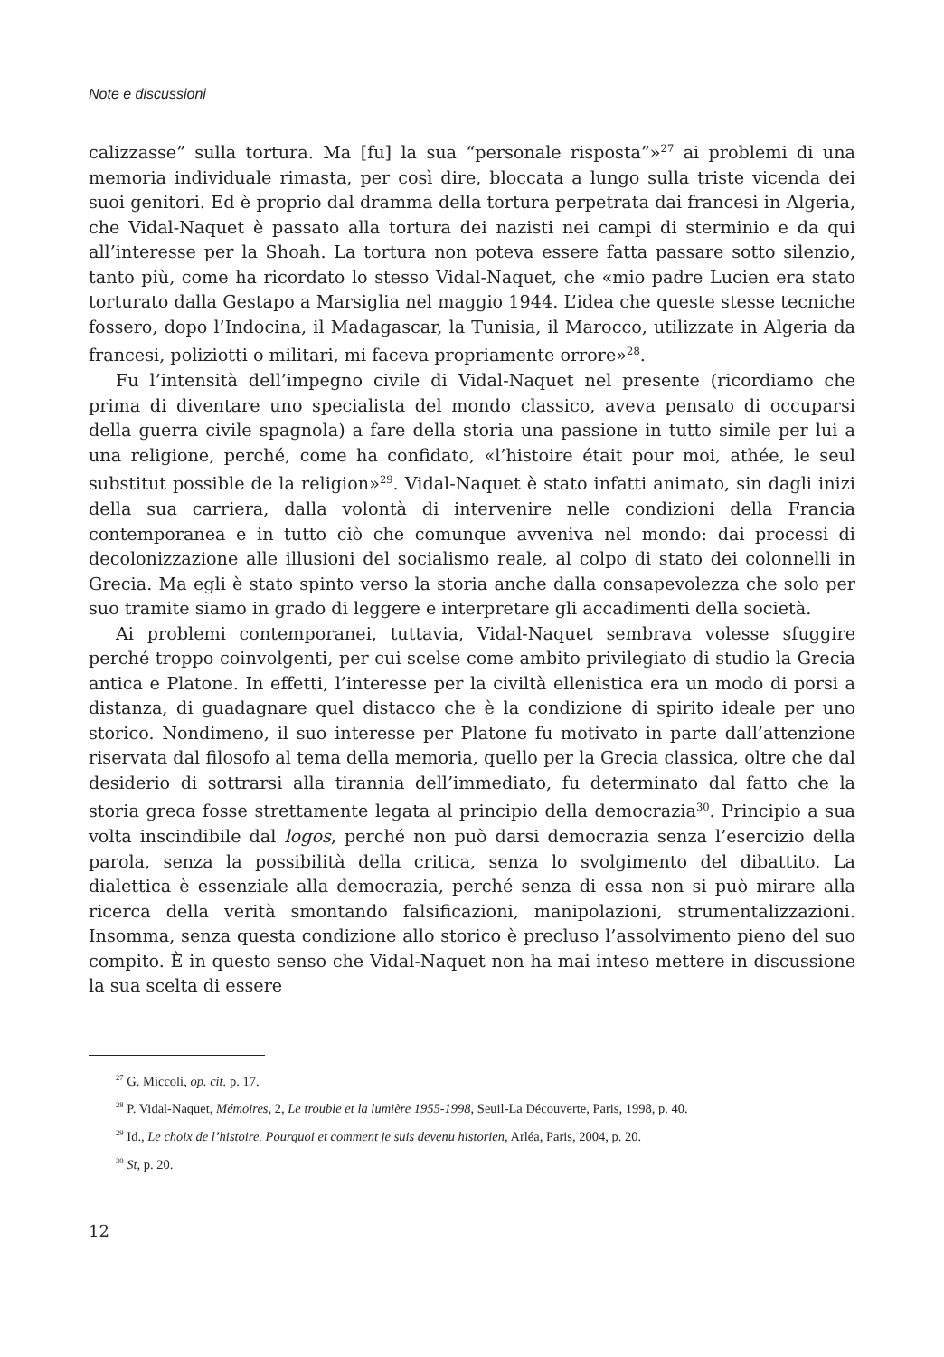Note e discussioni
calizzasse” sulla tortura. Ma [fu] la sua “personale risposta”»<sup>27</sup> ai problemi di una memoria individuale rimasta, per così dire, bloccata a lungo sulla triste vicenda dei suoi genitori. Ed è proprio dal dramma della tortura perpetrata dai francesi in Algeria, che Vidal-Naquet è passato alla tortura dei nazisti nei campi di sterminio e da qui all’interesse per la Shoah. La tortura non poteva essere fatta passare sotto silenzio, tanto più, come ha ricordato lo stesso Vidal-Naquet, che «mio padre Lucien era stato torturato dalla Gestapo a Marsiglia nel maggio 1944. L’idea che queste stesse tecniche fossero, dopo l’Indocina, il Madagascar, la Tunisia, il Marocco, utilizzate in Algeria da francesi, poliziotti o militari, mi faceva propriamente orrore»<sup>28</sup>.
Fu l’intensità dell’impegno civile di Vidal-Naquet nel presente (ricordiamo che prima di diventare uno specialista del mondo classico, aveva pensato di occuparsi della guerra civile spagnola) a fare della storia una passione in tutto simile per lui a una religione, perché, come ha confidato, «l’histoire était pour moi, athée, le seul substitut possible de la religion»<sup>29</sup>. Vidal-Naquet è stato infatti animato, sin dagli inizi della sua carriera, dalla volontà di intervenire nelle condizioni della Francia contemporanea e in tutto ciò che comunque avveniva nel mondo: dai processi di decolonizzazione alle illusioni del socialismo reale, al colpo di stato dei colonnelli in Grecia. Ma egli è stato spinto verso la storia anche dalla consapevolezza che solo per suo tramite siamo in grado di leggere e interpretare gli accadimenti della società.
Ai problemi contemporanei, tuttavia, Vidal-Naquet sembrava volesse sfuggire perché troppo coinvolgenti, per cui scelse come ambito privilegiato di studio la Grecia antica e Platone. In effetti, l’interesse per la civiltà ellenistica era un modo di porsi a distanza, di guadagnare quel distacco che è la condizione di spirito ideale per uno storico. Nondimeno, il suo interesse per Platone fu motivato in parte dall’attenzione riservata dal filosofo al tema della memoria, quello per la Grecia classica, oltre che dal desiderio di sottrarsi alla tirannia dell’immediato, fu determinato dal fatto che la storia greca fosse strettamente legata al principio della democrazia<sup>30</sup>. Principio a sua volta inscindibile dal logos, perché non può darsi democrazia senza l’esercizio della parola, senza la possibilità della critica, senza lo svolgimento del dibattito. La dialettica è essenziale alla democrazia, perché senza di essa non si può mirare alla ricerca della verità smontando falsificazioni, manipolazioni, strumentalizzazioni. Insomma, senza questa condizione allo storico è precluso l’assolvimento pieno del suo compito. È in questo senso che Vidal-Naquet non ha mai inteso mettere in discussione la sua scelta di essere
<sup>27</sup> G. Miccoli, op. cit. p. 17.
<sup>28</sup> P. Vidal-Naquet, Mémoires, 2, Le trouble et la lumière 1955-1998, Seuil-La Découverte, Paris, 1998, p. 40.
<sup>29</sup> Id., Le choix de l’histoire. Pourquoi et comment je suis devenu historien, Arléa, Paris, 2004, p. 20.
<sup>30</sup> St, p. 20.
12